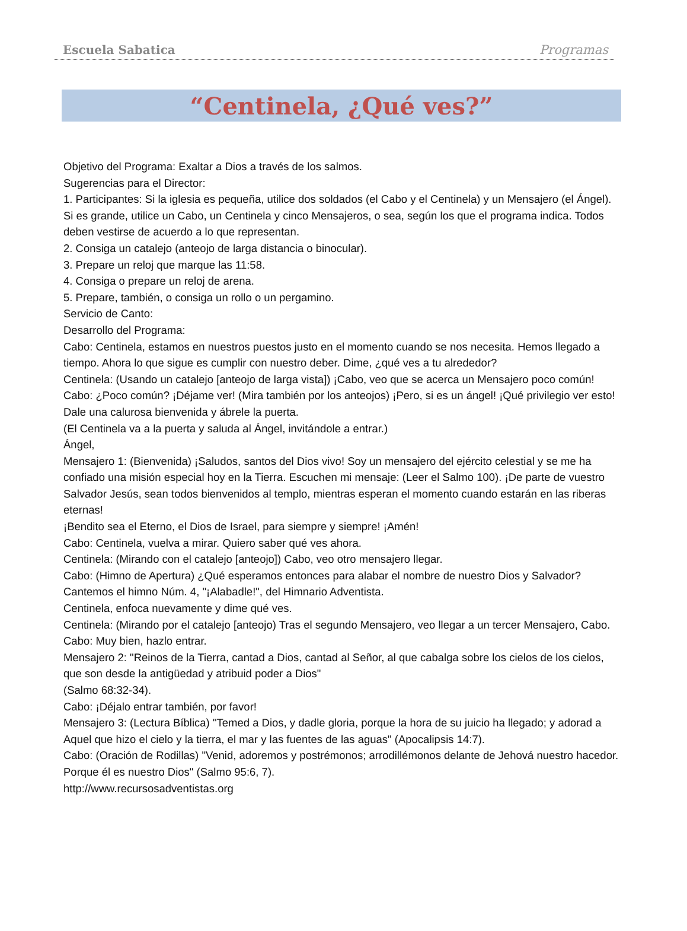Escuela Sabatica Programas
“Centinela, ¿Qué ves?”
Objetivo del Programa: Exaltar a Dios a través de los salmos.
Sugerencias para el Director:
1. Participantes: Si la iglesia es pequeña, utilice dos soldados (el Cabo y el Centinela) y un Mensajero (el Ángel). Si es grande, utilice un Cabo, un Centinela y cinco Mensajeros, o sea, según los que el programa indica. Todos deben vestirse de acuerdo a lo que representan.
2. Consiga un catalejo (anteojo de larga distancia o binocular).
3. Prepare un reloj que marque las 11:58.
4. Consiga o prepare un reloj de arena.
5. Prepare, también, o consiga un rollo o un pergamino.
Servicio de Canto:
Desarrollo del Programa:
Cabo: Centinela, estamos en nuestros puestos justo en el momento cuando se nos necesita. Hemos llegado a tiempo. Ahora lo que sigue es cumplir con nuestro deber. Dime, ¿qué ves a tu alrededor?
Centinela: (Usando un catalejo [anteojo de larga vista]) ¡Cabo, veo que se acerca un Mensajero poco común!
Cabo: ¿Poco común? ¡Déjame ver! (Mira también por los anteojos) ¡Pero, si es un ángel! ¡Qué privilegio ver esto! Dale una calurosa bienvenida y ábrele la puerta.
(El Centinela va a la puerta y saluda al Ángel, invitándole a entrar.)
Ángel,
Mensajero 1: (Bienvenida) ¡Saludos, santos del Dios vivo! Soy un mensajero del ejército celestial y se me ha confiado una misión especial hoy en la Tierra. Escuchen mi mensaje: (Leer el Salmo 100). ¡De parte de vuestro Salvador Jesús, sean todos bienvenidos al templo, mientras esperan el momento cuando estarán en las riberas eternas!
¡Bendito sea el Eterno, el Dios de Israel, para siempre y siempre! ¡Amén!
Cabo: Centinela, vuelva a mirar. Quiero saber qué ves ahora.
Centinela: (Mirando con el catalejo [anteojo]) Cabo, veo otro mensajero llegar.
Cabo: (Himno de Apertura) ¿Qué esperamos entonces para alabar el nombre de nuestro Dios y Salvador? Cantemos el himno Núm. 4, "¡Alabadle!", del Himnario Adventista.
Centinela, enfoca nuevamente y dime qué ves.
Centinela: (Mirando por el catalejo [anteojo) Tras el segundo Mensajero, veo llegar a un tercer Mensajero, Cabo.
Cabo: Muy bien, hazlo entrar.
Mensajero 2: "Reinos de la Tierra, cantad a Dios, cantad al Señor, al que cabalga sobre los cielos de los cielos, que son desde la antigüedad y atribuid poder a Dios"
(Salmo 68:32-34).
Cabo: ¡Déjalo entrar también, por favor!
Mensajero 3: (Lectura Bíblica) "Temed a Dios, y dadle gloria, porque la hora de su juicio ha llegado; y adorad a Aquel que hizo el cielo y la tierra, el mar y las fuentes de las aguas" (Apocalipsis 14:7).
Cabo: (Oración de Rodillas) "Venid, adoremos y postrémonos; arrodillémonos delante de Jehová nuestro hacedor. Porque él es nuestro Dios" (Salmo 95:6, 7).
http://www.recursosadventistas.org